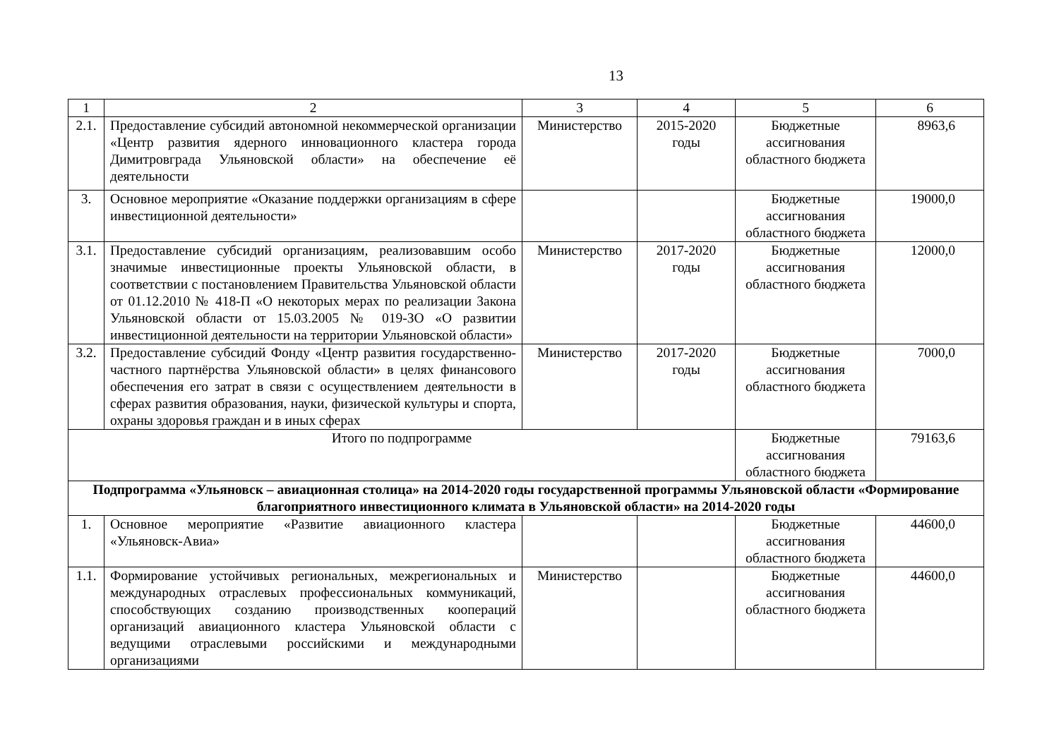13
| 1 | 2 | 3 | 4 | 5 | 6 |
| 2.1. | Предоставление субсидий автономной некоммерческой организации «Центр развития ядерного инновационного кластера города Димитровграда Ульяновской области» на обеспечение её деятельности | Министерство | 2015-2020 годы | Бюджетные ассигнования областного бюджета | 8963,6 |
| 3. | Основное мероприятие «Оказание поддержки организациям в сфере инвестиционной деятельности» | | | Бюджетные ассигнования областного бюджета | 19000,0 |
| 3.1. | Предоставление субсидий организациям, реализовавшим особо значимые инвестиционные проекты Ульяновской области, в соответствии с постановлением Правительства Ульяновской области от 01.12.2010 № 418-П «О некоторых мерах по реализации Закона Ульяновской области от 15.03.2005 № 019-ЗО «О развитии инвестиционной деятельности на территории Ульяновской области» | Министерство | 2017-2020 годы | Бюджетные ассигнования областного бюджета | 12000,0 |
| 3.2. | Предоставление субсидий Фонду «Центр развития государственно-частного партнёрства Ульяновской области» в целях финансового обеспечения его затрат в связи с осуществлением деятельности в сферах развития образования, науки, физической культуры и спорта, охраны здоровья граждан и в иных сферах | Министерство | 2017-2020 годы | Бюджетные ассигнования областного бюджета | 7000,0 |
| Итого по подпрограмме | | | | Бюджетные ассигнования областного бюджета | 79163,6 |
| Подпрограмма «Ульяновск – авиационная столица» на 2014-2020 годы государственной программы Ульяновской области «Формирование благоприятного инвестиционного климата в Ульяновской области» на 2014-2020 годы | | | | | |
| 1. | Основное мероприятие «Развитие авиационного кластера «Ульяновск-Авиа» | | | Бюджетные ассигнования областного бюджета | 44600,0 |
| 1.1. | Формирование устойчивых региональных, межрегиональных и международных отраслевых профессиональных коммуникаций, способствующих созданию производственных коопераций организаций авиационного кластера Ульяновской области с ведущими отраслевыми российскими и международными организациями | Министерство | | Бюджетные ассигнования областного бюджета | 44600,0 |